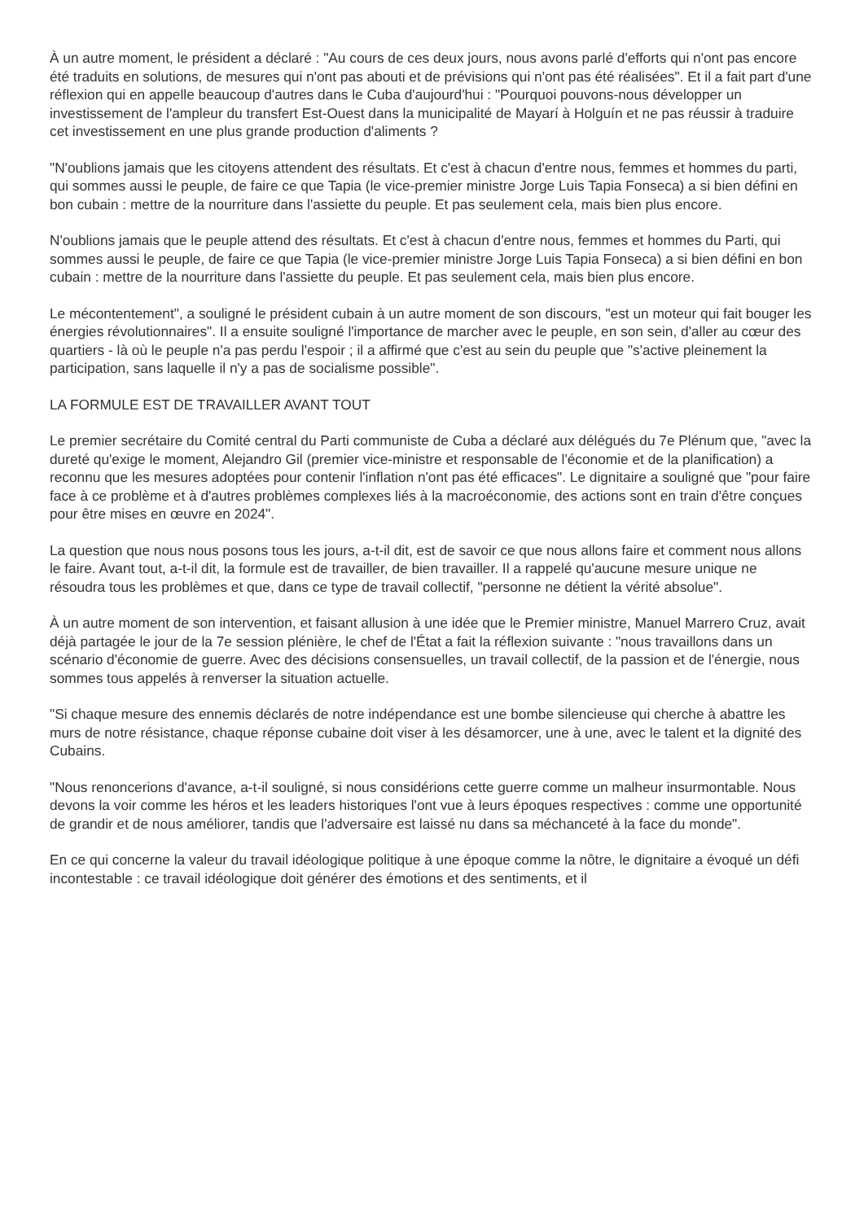À un autre moment, le président a déclaré : "Au cours de ces deux jours, nous avons parlé d'efforts qui n'ont pas encore été traduits en solutions, de mesures qui n'ont pas abouti et de prévisions qui n'ont pas été réalisées". Et il a fait part d'une réflexion qui en appelle beaucoup d'autres dans le Cuba d'aujourd'hui : "Pourquoi pouvons-nous développer un investissement de l'ampleur du transfert Est-Ouest dans la municipalité de Mayarí à Holguín et ne pas réussir à traduire cet investissement en une plus grande production d'aliments ?
"N'oublions jamais que les citoyens attendent des résultats. Et c'est à chacun d'entre nous, femmes et hommes du parti, qui sommes aussi le peuple, de faire ce que Tapia (le vice-premier ministre Jorge Luis Tapia Fonseca) a si bien défini en bon cubain : mettre de la nourriture dans l'assiette du peuple. Et pas seulement cela, mais bien plus encore.
N'oublions jamais que le peuple attend des résultats. Et c'est à chacun d'entre nous, femmes et hommes du Parti, qui sommes aussi le peuple, de faire ce que Tapia (le vice-premier ministre Jorge Luis Tapia Fonseca) a si bien défini en bon cubain : mettre de la nourriture dans l'assiette du peuple. Et pas seulement cela, mais bien plus encore.
Le mécontentement", a souligné le président cubain à un autre moment de son discours, "est un moteur qui fait bouger les énergies révolutionnaires". Il a ensuite souligné l'importance de marcher avec le peuple, en son sein, d'aller au cœur des quartiers - là où le peuple n'a pas perdu l'espoir ; il a affirmé que c'est au sein du peuple que "s'active pleinement la participation, sans laquelle il n'y a pas de socialisme possible".
LA FORMULE EST DE TRAVAILLER AVANT TOUT
Le premier secrétaire du Comité central du Parti communiste de Cuba a déclaré aux délégués du 7e Plénum que, "avec la dureté qu'exige le moment, Alejandro Gil (premier vice-ministre et responsable de l'économie et de la planification) a reconnu que les mesures adoptées pour contenir l'inflation n'ont pas été efficaces". Le dignitaire a souligné que "pour faire face à ce problème et à d'autres problèmes complexes liés à la macroéconomie, des actions sont en train d'être conçues pour être mises en œuvre en 2024".
La question que nous nous posons tous les jours, a-t-il dit, est de savoir ce que nous allons faire et comment nous allons le faire. Avant tout, a-t-il dit, la formule est de travailler, de bien travailler. Il a rappelé qu'aucune mesure unique ne résoudra tous les problèmes et que, dans ce type de travail collectif, "personne ne détient la vérité absolue".
À un autre moment de son intervention, et faisant allusion à une idée que le Premier ministre, Manuel Marrero Cruz, avait déjà partagée le jour de la 7e session plénière, le chef de l'État a fait la réflexion suivante : "nous travaillons dans un scénario d'économie de guerre. Avec des décisions consensuelles, un travail collectif, de la passion et de l'énergie, nous sommes tous appelés à renverser la situation actuelle.
"Si chaque mesure des ennemis déclarés de notre indépendance est une bombe silencieuse qui cherche à abattre les murs de notre résistance, chaque réponse cubaine doit viser à les désamorcer, une à une, avec le talent et la dignité des Cubains.
"Nous renoncerions d'avance, a-t-il souligné, si nous considérions cette guerre comme un malheur insurmontable. Nous devons la voir comme les héros et les leaders historiques l'ont vue à leurs époques respectives : comme une opportunité de grandir et de nous améliorer, tandis que l'adversaire est laissé nu dans sa méchanceté à la face du monde".
En ce qui concerne la valeur du travail idéologique politique à une époque comme la nôtre, le dignitaire a évoqué un défi incontestable : ce travail idéologique doit générer des émotions et des sentiments, et il